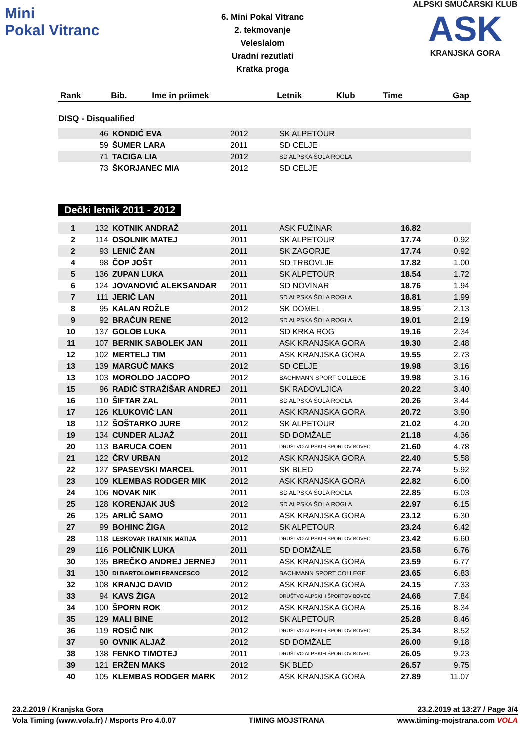Mini
Pokal Vitranc
6. Mini Pokal Vitranc
2. tekmovanje
Veleslalom
Uradni rezutlati
Kratka proga
ALPSKI SMUČARSKI KLUB
ASK
KRANJSKA GORA
| Rank | Bib. | Ime in priimek | Letnik | Klub | Time | Gap |
| --- | --- | --- | --- | --- | --- | --- |
DISQ - Disqualified
| | 46 | KONDIĆ EVA | 2012 | SK ALPETOUR | | |
| | 59 | ŠUMER LARA | 2011 | SD CELJE | | |
| | 71 | TACIGA LIA | 2012 | SD ALPSKA ŠOLA ROGLA | | |
| | 73 | ŠKORJANEC MIA | 2012 | SD CELJE | | |
Dečki letnik 2011 - 2012
| 1 | 132 | KOTNIK ANDRAŽ | 2011 | ASK FUŽINAR | 16.82 | |
| 2 | 114 | OSOLNIK MATEJ | 2011 | SK ALPETOUR | 17.74 | 0.92 |
| 2 | 93 | LENIČ ŽAN | 2011 | SK ZAGORJE | 17.74 | 0.92 |
| 4 | 98 | ČOP JOŠT | 2011 | SD TRBOVLJE | 17.82 | 1.00 |
| 5 | 136 | ZUPAN LUKA | 2011 | SK ALPETOUR | 18.54 | 1.72 |
| 6 | 124 | JOVANOVIĆ ALEKSANDAR | 2011 | SD NOVINAR | 18.76 | 1.94 |
| 7 | 111 | JERIČ LAN | 2011 | SD ALPSKA ŠOLA ROGLA | 18.81 | 1.99 |
| 8 | 95 | KALAN ROŽLE | 2012 | SK DOMEL | 18.95 | 2.13 |
| 9 | 92 | BRAČUN RENE | 2012 | SD ALPSKA ŠOLA ROGLA | 19.01 | 2.19 |
| 10 | 137 | GOLOB LUKA | 2011 | SD KRKA ROG | 19.16 | 2.34 |
| 11 | 107 | BERNIK SABOLEK JAN | 2011 | ASK KRANJSKA GORA | 19.30 | 2.48 |
| 12 | 102 | MERTELJ TIM | 2011 | ASK KRANJSKA GORA | 19.55 | 2.73 |
| 13 | 139 | MARGUČ MAKS | 2012 | SD CELJE | 19.98 | 3.16 |
| 13 | 103 | MOROLDO JACOPO | 2012 | BACHMANN SPORT COLLEGE | 19.98 | 3.16 |
| 15 | 96 | RADIČ STRAŽIŠAR ANDREJ | 2011 | SK RADOVLJICA | 20.22 | 3.40 |
| 16 | 110 | ŠIFTAR ZAL | 2011 | SD ALPSKA ŠOLA ROGLA | 20.26 | 3.44 |
| 17 | 126 | KLUKOVIČ LAN | 2011 | ASK KRANJSKA GORA | 20.72 | 3.90 |
| 18 | 112 | ŠOŠTARKO JURE | 2012 | SK ALPETOUR | 21.02 | 4.20 |
| 19 | 134 | CUNDER ALJAŽ | 2011 | SD DOMŽALE | 21.18 | 4.36 |
| 20 | 113 | BARUCA COEN | 2011 | DRUŠTVO ALPSKIH ŠPORTOV BOVEC | 21.60 | 4.78 |
| 21 | 122 | ČRV URBAN | 2012 | ASK KRANJSKA GORA | 22.40 | 5.58 |
| 22 | 127 | SPASEVSKI MARCEL | 2011 | SK BLED | 22.74 | 5.92 |
| 23 | 109 | KLEMBAS RODGER MIK | 2012 | ASK KRANJSKA GORA | 22.82 | 6.00 |
| 24 | 106 | NOVAK NIK | 2011 | SD ALPSKA ŠOLA ROGLA | 22.85 | 6.03 |
| 25 | 128 | KORENJAK JUŠ | 2012 | SD ALPSKA ŠOLA ROGLA | 22.97 | 6.15 |
| 26 | 125 | ARLIČ SAMO | 2011 | ASK KRANJSKA GORA | 23.12 | 6.30 |
| 27 | 99 | BOHINC ŽIGA | 2012 | SK ALPETOUR | 23.24 | 6.42 |
| 28 | 118 | LESKOVAR TRATNIK MATIJA | 2011 | DRUŠTVO ALPSKIH ŠPORTOV BOVEC | 23.42 | 6.60 |
| 29 | 116 | POLIČNIK LUKA | 2011 | SD DOMŽALE | 23.58 | 6.76 |
| 30 | 135 | BREČKO ANDREJ JERNEJ | 2011 | ASK KRANJSKA GORA | 23.59 | 6.77 |
| 31 | 130 | DI BARTOLOMEI FRANCESCO | 2012 | BACHMANN SPORT COLLEGE | 23.65 | 6.83 |
| 32 | 108 | KRANJC DAVID | 2012 | ASK KRANJSKA GORA | 24.15 | 7.33 |
| 33 | 94 | KAVS ŽIGA | 2012 | DRUŠTVO ALPSKIH ŠPORTOV BOVEC | 24.66 | 7.84 |
| 34 | 100 | ŠPORN ROK | 2012 | ASK KRANJSKA GORA | 25.16 | 8.34 |
| 35 | 129 | MALI BINE | 2012 | SK ALPETOUR | 25.28 | 8.46 |
| 36 | 119 | ROSIČ NIK | 2012 | DRUŠTVO ALPSKIH ŠPORTOV BOVEC | 25.34 | 8.52 |
| 37 | 90 | OVNIK ALJAŽ | 2012 | SD DOMŽALE | 26.00 | 9.18 |
| 38 | 138 | FENKO TIMOTEJ | 2011 | DRUŠTVO ALPSKIH ŠPORTOV BOVEC | 26.05 | 9.23 |
| 39 | 121 | ERŽEN MAKS | 2012 | SK BLED | 26.57 | 9.75 |
| 40 | 105 | KLEMBAS RODGER MARK | 2012 | ASK KRANJSKA GORA | 27.89 | 11.07 |
23.2.2019 / Kranjska Gora 23.2.2019 at 13:27 / Page 3/4
Vola Timing (www.vola.fr) / Msports Pro 4.0.07 TIMING MOJSTRANA www.timing-mojstrana.com VOLA